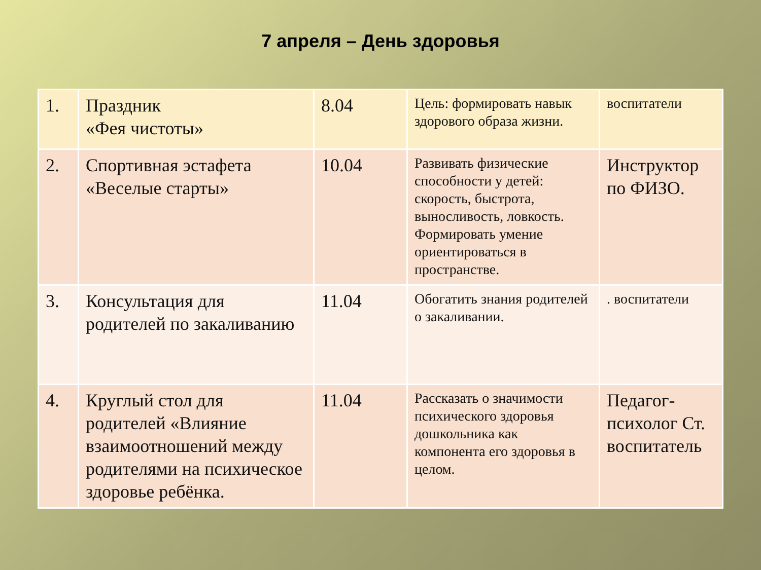7 апреля – День здоровья
| 1. | Праздник «Фея чистоты» | 8.04 | Цель: формировать навык здорового образа жизни. | воспитатели |
| 2. | Спортивная эстафета «Веселые старты» | 10.04 | Развивать физические способности у детей: скорость, быстрота, выносливость, ловкость. Формировать умение ориентироваться в пространстве. | Инструктор по ФИЗО. |
| 3. | Консультация для родителей по закаливанию | 11.04 | Обогатить знания родителей о закаливании. | . воспитатели |
| 4. | Круглый стол для родителей «Влияние взаимоотношений между родителями на психическое здоровье ребёнка. | 11.04 | Рассказать о значимости психического здоровья дошкольника как компонента его здоровья в целом. | Педагог-психолог Ст. воспитатель |